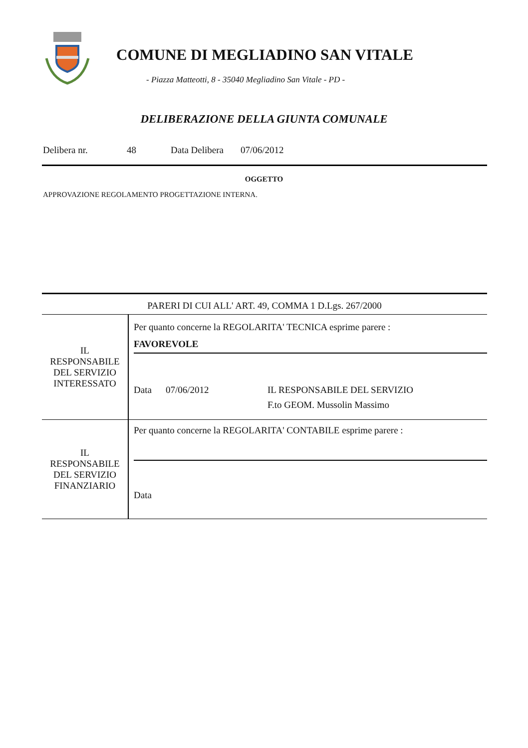COMUNE DI MEGLIADINO SAN VITALE
- Piazza Matteotti, 8 - 35040 Megliadino San Vitale - PD -
DELIBERAZIONE DELLA GIUNTA COMUNALE
Delibera nr. 48 Data Delibera 07/06/2012
OGGETTO
APPROVAZIONE REGOLAMENTO PROGETTAZIONE INTERNA.
| PARERI DI CUI ALL' ART. 49, COMMA 1 D.Lgs. 267/2000 | |
| IL RESPONSABILE DEL SERVIZIO INTERESSATO | Per quanto concerne la REGOLARITA' TECNICA esprime parere : FAVOREVOLE Data 07/06/2012 IL RESPONSABILE DEL SERVIZIO F.to GEOM. Mussolin Massimo |
| IL RESPONSABILE DEL SERVIZIO FINANZIARIO | Per quanto concerne la REGOLARITA' CONTABILE esprime parere : Data |